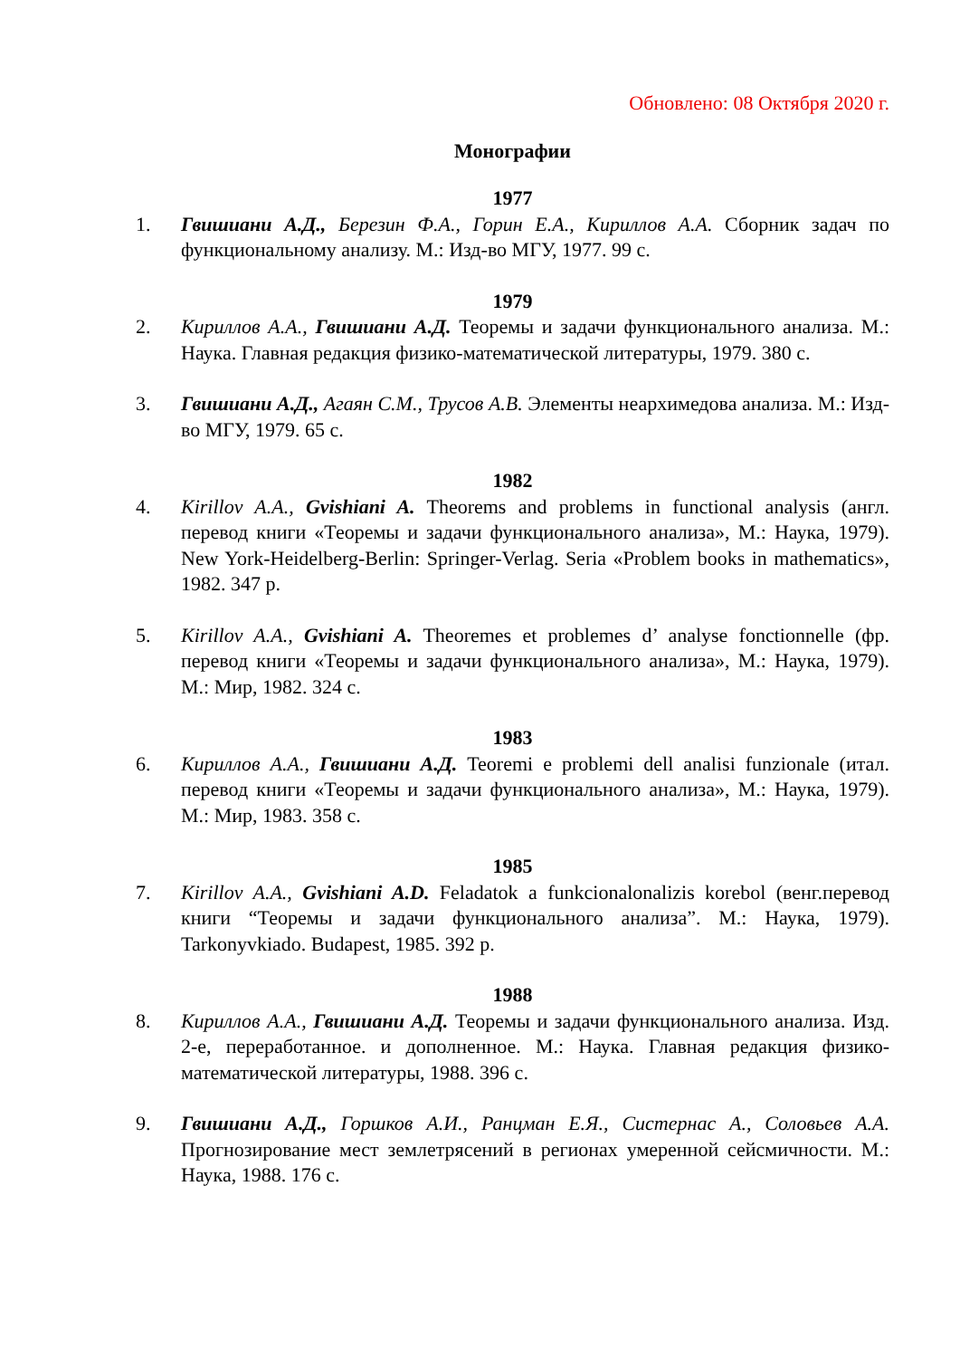Обновлено: 08 Октября 2020 г.
Монографии
1977
1. Гвишиани А.Д., Березин Ф.А., Горин Е.А., Кириллов А.А. Сборник задач по функциональному анализу. М.: Изд-во МГУ, 1977. 99 с.
1979
2. Кириллов А.А., Гвишиани А.Д. Теоремы и задачи функционального анализа. М.: Наука. Главная редакция физико-математической литературы, 1979. 380 с.
3. Гвишиани А.Д., Агаян С.М., Трусов А.В. Элементы неархимедова анализа. М.: Изд-во МГУ, 1979. 65 с.
1982
4. Kirillov A.A., Gvishiani A. Theorems and problems in functional analysis (англ. перевод книги «Теоремы и задачи функционального анализа», М.: Наука, 1979). New York-Heidelberg-Berlin: Springer-Verlag. Seria «Problem books in mathematics», 1982. 347 p.
5. Kirillov A.A., Gvishiani A. Theoremes et problemes d’ analyse fonctionnelle (фр. перевод книги «Теоремы и задачи функционального анализа», М.: Наука, 1979). М.: Мир, 1982. 324 с.
1983
6. Кириллов А.А., Гвишиани А.Д. Teoremi e problemi dell analisi funzionale (итал. перевод книги «Теоремы и задачи функционального анализа», М.: Наука, 1979). М.: Мир, 1983. 358 с.
1985
7. Kirillov A.A., Gvishiani A.D. Feladatok a funkcionalonalizis korebol (венг.перевод книги “Теоремы и задачи функционального анализа”. М.: Наука, 1979). Tarkonyvkiado. Budapest, 1985. 392 p.
1988
8. Кириллов А.А., Гвишиани А.Д. Теоремы и задачи функционального анализа. Изд. 2-е, переработанное. и дополненное. М.: Наука. Главная редакция физико-математической литературы, 1988. 396 с.
9. Гвишиани А.Д., Горшков А.И., Ранцман Е.Я., Систернас А., Соловьев А.А. Прогнозирование мест землетрясений в регионах умеренной сейсмичности. М.: Наука, 1988. 176 с.